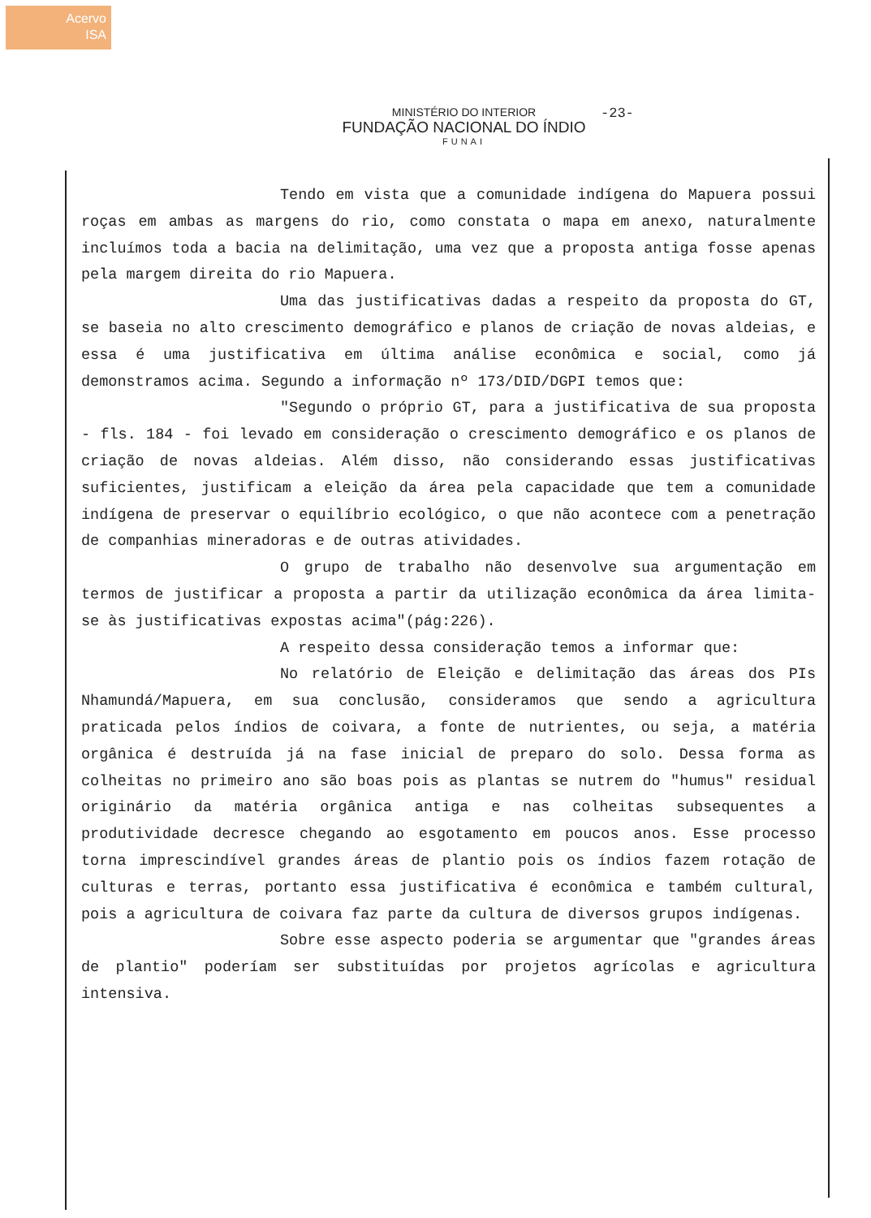Acervo
ISA
MINISTÉRIO DO INTERIOR
FUNDAÇÃO NACIONAL DO ÍNDIO
FUNAI
-23-
Tendo em vista que a comunidade indígena do Mapuera possui roças em ambas as margens do rio, como constata o mapa em anexo, naturalmente incluímos toda a bacia na delimitação, uma vez que a proposta antiga fosse apenas pela margem direita do rio Mapuera.
Uma das justificativas dadas a respeito da proposta do GT, se baseia no alto crescimento demográfico e planos de criação de novas aldeias, e essa é uma justificativa em última análise econômica e social, como já demonstramos acima. Segundo a informação nº 173/DID/DGPI temos que:
"Segundo o próprio GT, para a justificativa de sua proposta - fls. 184 - foi levado em consideração o crescimento demográfico e os planos de criação de novas aldeias. Além disso, não considerando essas justificativas suficientes, justificam a eleição da área pela capacidade que tem a comunidade indígena de preservar o equilíbrio ecológico, o que não acontece com a penetração de companhias mineradoras e de outras atividades.
O grupo de trabalho não desenvolve sua argumentação em termos de justificar a proposta a partir da utilização econômica da área limita-se às justificativas expostas acima"(pág:226).
A respeito dessa consideração temos a informar que:
No relatório de Eleição e delimitação das áreas dos PIs Nhamundá/Mapuera, em sua conclusão, consideramos que sendo a agricultura praticada pelos índios de coivara, a fonte de nutrientes, ou seja, a matéria orgânica é destruída já na fase inicial de preparo do solo. Dessa forma as colheitas no primeiro ano são boas pois as plantas se nutrem do "humus" residual originário da matéria orgânica antiga e nas colheitas subsequentes a produtividade decresce chegando ao esgotamento em poucos anos. Esse processo torna imprescindível grandes áreas de plantio pois os índios fazem rotação de culturas e terras, portanto essa justificativa é econômica e também cultural, pois a agricultura de coivara faz parte da cultura de diversos grupos indígenas.
Sobre esse aspecto poderia se argumentar que "grandes áreas de plantio" poderíam ser substituídas por projetos agrícolas e agricultura intensiva.